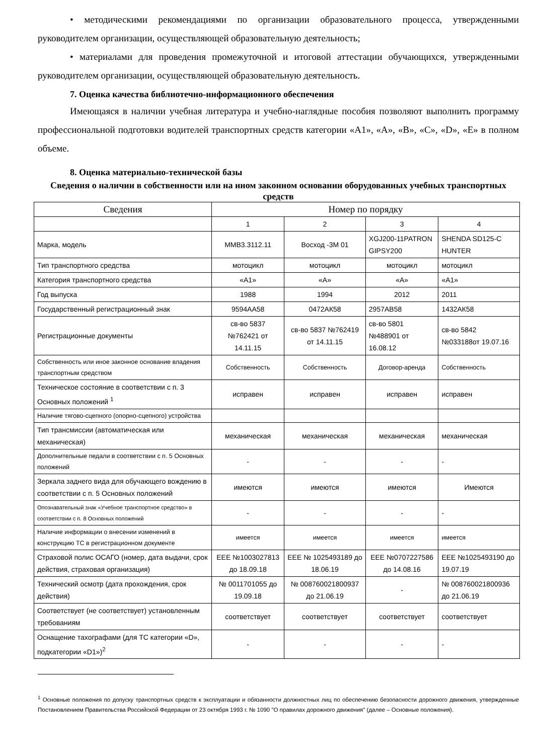• методическими рекомендациями по организации образовательного процесса, утвержденными руководителем организации, осуществляющей образовательную деятельность;
• материалами для проведения промежуточной и итоговой аттестации обучающихся, утвержденными руководителем организации, осуществляющей образовательную деятельность.
7. Оценка качества библиотечно-информационного обеспечения
Имеющаяся в наличии учебная литература и учебно-наглядные пособия позволяют выполнить программу профессиональной подготовки водителей транспортных средств категории «А1», «А», «В», «С», «D», «Е» в полном объеме.
8. Оценка материально-технической базы
Сведения о наличии в собственности или на ином законном основании оборудованных учебных транспортных средств
| Сведения | Номер по порядку | | | |
| --- | --- | --- | --- | --- |
| | 1 | 2 | 3 | 4 |
| Марка, модель | ММВ3.3112.11 | Восход -3М 01 | XGJ200-11PATRON GIPSY200 | SHENDA SD125-C HUNTER |
| Тип транспортного средства | мотоцикл | мотоцикл | мотоцикл | мотоцикл |
| Категория транспортного средства | «А1» | «А» | «А» | «А1» |
| Год выпуска | 1988 | 1994 | 2012 | 2011 |
| Государственный регистрационный знак | 9594АА58 | 0472АК58 | 2957АВ58 | 1432АК58 |
| Регистрационные документы | св-во 5837 №762421 от 14.11.15 | св-во 5837 №762419 от 14.11.15 | св-во 5801 №488901 от 16.08.12 | св-во 5842 №033188от 19.07.16 |
| Собственность или иное законное основание владения транспортным средством | Собственность | Собственность | Договор-аренда | Собственность |
| Техническое состояние в соответствии с п. 3 Основных положений <sup>1</sup> | исправен | исправен | исправен | исправен |
| Наличие тягово-сцепного (опорно-сцепного) устройства | | | | |
| Тип трансмиссии (автоматическая или механическая) | механическая | механическая | механическая | механическая |
| Дополнительные педали в соответствии с п. 5 Основных положений | - | - | - | - |
| Зеркала заднего вида для обучающего вождению в соответствии с п. 5 Основных положений | имеются | имеются | имеются | Имеются |
| Опознавательный знак «Учебное транспортное средство» в соответствии с п. 8 Основных положений | - | - | - | - |
| Наличие информации о внесении изменений в конструкцию ТС в регистрационном документе | имеется | имеется | имеется | имеется |
| Страховой полис ОСАГО (номер, дата выдачи, срок действия, страховая организация) | ЕЕЕ №1003027813 до 18.09.18 | ЕЕЕ № 1025493189 до 18.06.19 | ЕЕЕ №0707227586 до 14.08.16 | ЕЕЕ №1025493190 до 19.07.19 |
| Технический осмотр (дата прохождения, срок действия) | № 0011701055 до 19.09.18 | № 008760021800937 до 21.06.19 | - | № 008760021800936 до 21.06.19 |
| Соответствует (не соответствует) установленным требованиям | соответствует | соответствует | соответствует | соответствует |
| Оснащение тахографами (для ТС категории «D», подкатегории «D1»)<sup>2</sup> | - | - | - | - |
<sup>1</sup> Основные положения по допуску транспортных средств к эксплуатации и обязанности должностных лиц по обеспечению безопасности дорожного движения, утвержденные Постановлением Правительства Российской Федерации от 23 октября 1993 г. № 1090 "О правилах дорожного движения" (далее – Основные положения).